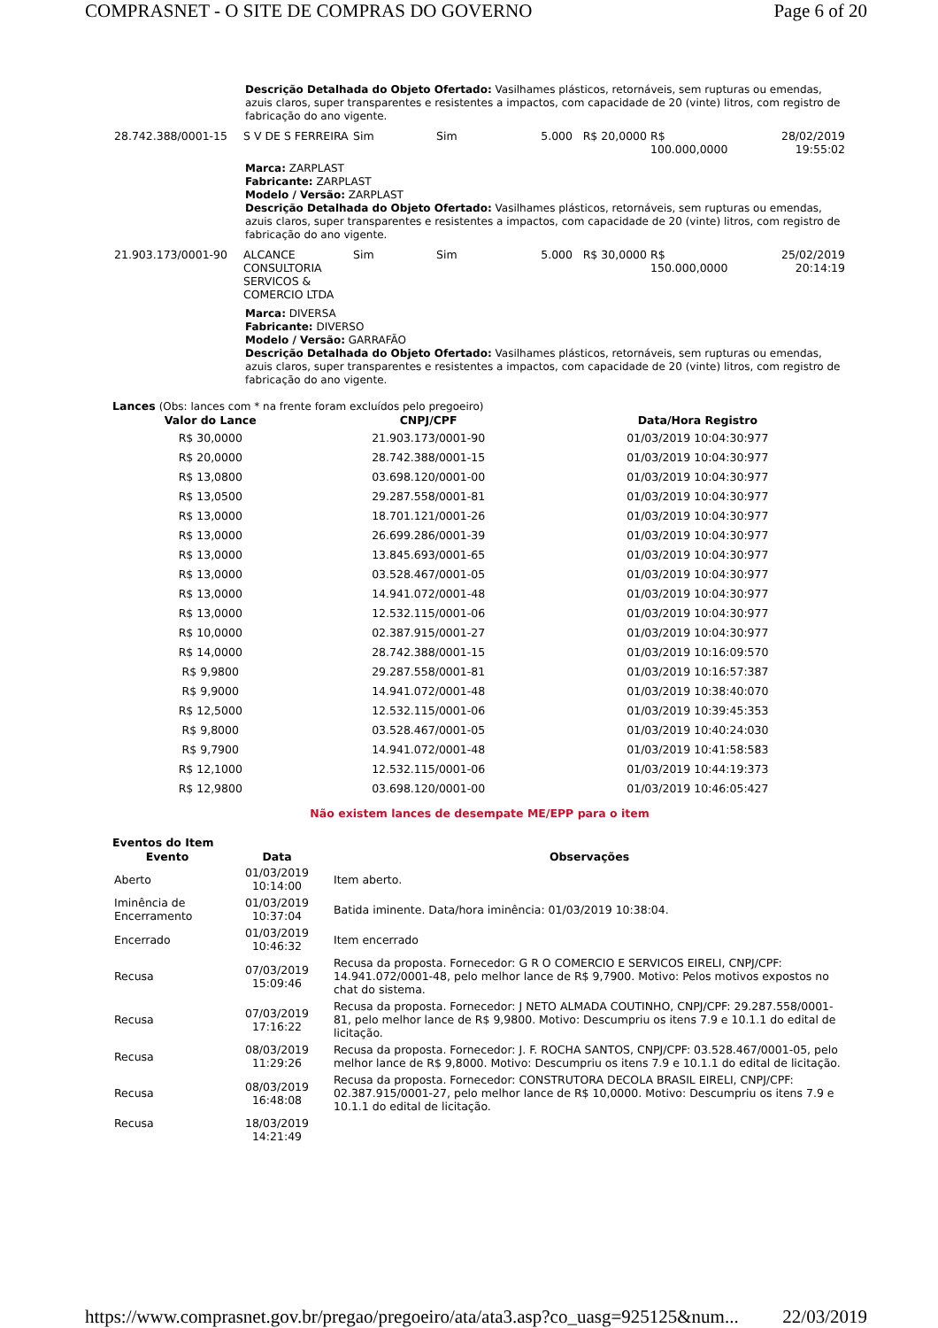COMPRASNET - O SITE DE COMPRAS DO GOVERNO Page 6 of 20
Descrição Detalhada do Objeto Ofertado: Vasilhames plásticos, retornáveis, sem rupturas ou emendas, azuis claros, super transparentes e resistentes a impactos, com capacidade de 20 (vinte) litros, com registro de fabricação do ano vigente.
| 28.742.388/0001-15 | S V DE S FERREIRA | Sim | Sim | 5.000 | R$ 20,0000 | R$ 100.000,0000 | 28/02/2019 19:55:02 |
Marca: ZARPLAST
Fabricante: ZARPLAST
Modelo / Versão: ZARPLAST
Descrição Detalhada do Objeto Ofertado: Vasilhames plásticos, retornáveis, sem rupturas ou emendas, azuis claros, super transparentes e resistentes a impactos, com capacidade de 20 (vinte) litros, com registro de fabricação do ano vigente.
| 21.903.173/0001-90 | ALCANCE CONSULTORIA SERVICOS & COMERCIO LTDA | Sim | Sim | 5.000 | R$ 30,0000 | R$ 150.000,0000 | 25/02/2019 20:14:19 |
Marca: DIVERSA
Fabricante: DIVERSO
Modelo / Versão: GARRAFÃO
Descrição Detalhada do Objeto Ofertado: Vasilhames plásticos, retornáveis, sem rupturas ou emendas, azuis claros, super transparentes e resistentes a impactos, com capacidade de 20 (vinte) litros, com registro de fabricação do ano vigente.
Lances (Obs: lances com * na frente foram excluídos pelo pregoeiro)
| Valor do Lance | CNPJ/CPF | Data/Hora Registro |
| --- | --- | --- |
| R$ 30,0000 | 21.903.173/0001-90 | 01/03/2019 10:04:30:977 |
| R$ 20,0000 | 28.742.388/0001-15 | 01/03/2019 10:04:30:977 |
| R$ 13,0800 | 03.698.120/0001-00 | 01/03/2019 10:04:30:977 |
| R$ 13,0500 | 29.287.558/0001-81 | 01/03/2019 10:04:30:977 |
| R$ 13,0000 | 18.701.121/0001-26 | 01/03/2019 10:04:30:977 |
| R$ 13,0000 | 26.699.286/0001-39 | 01/03/2019 10:04:30:977 |
| R$ 13,0000 | 13.845.693/0001-65 | 01/03/2019 10:04:30:977 |
| R$ 13,0000 | 03.528.467/0001-05 | 01/03/2019 10:04:30:977 |
| R$ 13,0000 | 14.941.072/0001-48 | 01/03/2019 10:04:30:977 |
| R$ 13,0000 | 12.532.115/0001-06 | 01/03/2019 10:04:30:977 |
| R$ 10,0000 | 02.387.915/0001-27 | 01/03/2019 10:04:30:977 |
| R$ 14,0000 | 28.742.388/0001-15 | 01/03/2019 10:16:09:570 |
| R$ 9,9800 | 29.287.558/0001-81 | 01/03/2019 10:16:57:387 |
| R$ 9,9000 | 14.941.072/0001-48 | 01/03/2019 10:38:40:070 |
| R$ 12,5000 | 12.532.115/0001-06 | 01/03/2019 10:39:45:353 |
| R$ 9,8000 | 03.528.467/0001-05 | 01/03/2019 10:40:24:030 |
| R$ 9,7900 | 14.941.072/0001-48 | 01/03/2019 10:41:58:583 |
| R$ 12,1000 | 12.532.115/0001-06 | 01/03/2019 10:44:19:373 |
| R$ 12,9800 | 03.698.120/0001-00 | 01/03/2019 10:46:05:427 |
Não existem lances de desempate ME/EPP para o item
Eventos do Item
| Evento | Data | Observações |
| --- | --- | --- |
| Aberto | 01/03/2019 10:14:00 | Item aberto. |
| Iminência de Encerramento | 01/03/2019 10:37:04 | Batida iminente. Data/hora iminência: 01/03/2019 10:38:04. |
| Encerrado | 01/03/2019 10:46:32 | Item encerrado |
| Recusa | 07/03/2019 15:09:46 | Recusa da proposta. Fornecedor: G R O COMERCIO E SERVICOS EIRELI, CNPJ/CPF: 14.941.072/0001-48, pelo melhor lance de R$ 9,7900. Motivo: Pelos motivos expostos no chat do sistema. |
| Recusa | 07/03/2019 17:16:22 | Recusa da proposta. Fornecedor: J NETO ALMADA COUTINHO, CNPJ/CPF: 29.287.558/0001-81, pelo melhor lance de R$ 9,9800. Motivo: Descumpriu os itens 7.9 e 10.1.1 do edital de licitação. |
| Recusa | 08/03/2019 11:29:26 | Recusa da proposta. Fornecedor: J. F. ROCHA SANTOS, CNPJ/CPF: 03.528.467/0001-05, pelo melhor lance de R$ 9,8000. Motivo: Descumpriu os itens 7.9 e 10.1.1 do edital de licitação. |
| Recusa | 08/03/2019 16:48:08 | Recusa da proposta. Fornecedor: CONSTRUTORA DECOLA BRASIL EIRELI, CNPJ/CPF: 02.387.915/0001-27, pelo melhor lance de R$ 10,0000. Motivo: Descumpriu os itens 7.9 e 10.1.1 do edital de licitação. |
| Recusa | 18/03/2019 14:21:49 | |
https://www.comprasnet.gov.br/pregao/pregoeiro/ata/ata3.asp?co_uasg=925125&num... 22/03/2019